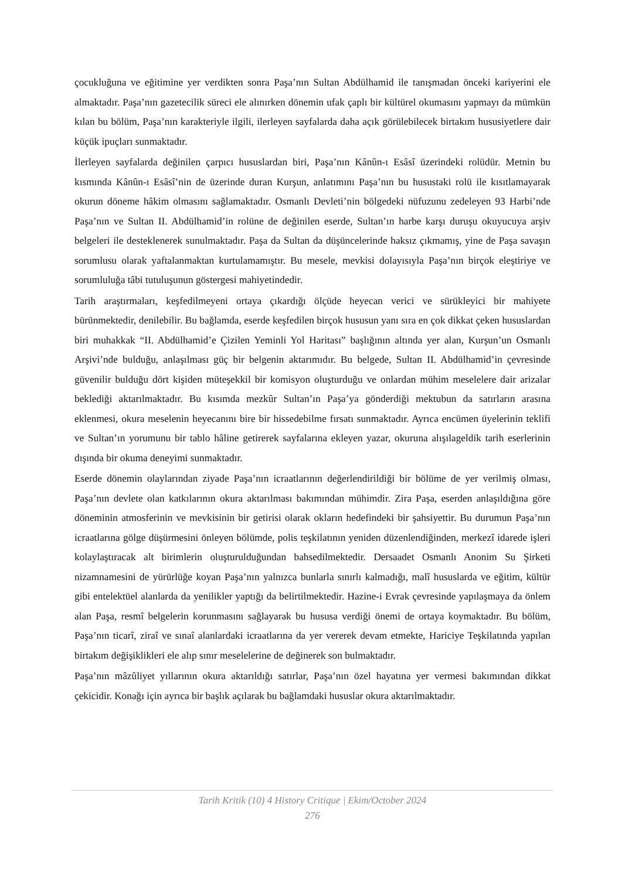çocukluğuna ve eğitimine yer verdikten sonra Paşa’nın Sultan Abdülhamid ile tanışmadan önceki kariyerini ele almaktadır. Paşa’nın gazetecilik süreci ele alınırken dönemin ufak çaplı bir kültürel okumasını yapmayı da mümkün kılan bu bölüm, Paşa’nın karakteriyle ilgili, ilerleyen sayfalarda daha açık görülebilecek birtakım hususiyetlere dair küçük ipuçları sunmaktadır.
İlerleyen sayfalarda değinilen çarpıcı hususlardan biri, Paşa’nın Kânûn-ı Esâsî üzerindeki rolüdür. Metnin bu kısmında Kânûn-ı Esâsî’nin de üzerinde duran Kurşun, anlatımını Paşa’nın bu husustaki rolü ile kısıtlamayarak okurun döneme hâkim olmasını sağlamaktadır. Osmanlı Devleti’nin bölgedeki nüfuzunu zedeleyen 93 Harbi’nde Paşa’nın ve Sultan II. Abdülhamid’in rolüne de değinilen eserde, Sultan’ın harbe karşı duruşu okuyucuya arşiv belgeleri ile desteklenerek sunulmaktadır. Paşa da Sultan da düşüncelerinde haksız çıkmamış, yine de Paşa savaşın sorumlusu olarak yaftalanmaktan kurtulamamıştır. Bu mesele, mevkisi dolayısıyla Paşa’nın birçok eleştiriye ve sorumluluğa tâbi tutuluşunun göstergesi mahiyetindedir.
Tarih araştırmaları, keşfedilmeyeni ortaya çıkardığı ölçüde heyecan verici ve sürükleyici bir mahiyete bürünmektedir, denilebilir. Bu bağlamda, eserde keşfedilen birçok hususun yanı sıra en çok dikkat çeken hususlardan biri muhakkak “II. Abdülhamid’e Çizilen Yeminli Yol Haritası” başlığının altında yer alan, Kurşun’un Osmanlı Arşivi’nde bulduğu, anlaşılması güç bir belgenin aktarımıdır. Bu belgede, Sultan II. Abdülhamid’in çevresinde güvenilir bulduğu dört kişiden müteşekkil bir komisyon oluşturduğu ve onlardan mühim meselelere dair arizalar beklediği aktarılmaktadır. Bu kısımda mezkûr Sultan’ın Paşa’ya gönderdiği mektubun da satırların arasına eklenmesi, okura meselenin heyecanını bire bir hissedebilme fırsatı sunmaktadır. Ayrıca encümen üyelerinin teklifi ve Sultan’ın yorumunu bir tablo hâline getirerek sayfalarına ekleyen yazar, okuruna alışılageldik tarih eserlerinin dışında bir okuma deneyimi sunmaktadır.
Eserde dönemin olaylarından ziyade Paşa’nın icraatlarının değerlendirildiği bir bölüme de yer verilmiş olması, Paşa’nın devlete olan katkılarının okura aktarılması bakımından mühimdir. Zira Paşa, eserden anlaşıldığına göre döneminin atmosferinin ve mevkisinin bir getirisi olarak okların hedefindeki bir şahsiyettir. Bu durumun Paşa’nın icraatlarına gölge düşürmesini önleyen bölümde, polis teşkilatının yeniden düzenlendiğinden, merkezî idarede işleri kolaylaştıracak alt birimlerin oluşturulduğundan bahsedilmektedir. Dersaadet Osmanlı Anonim Su Şirketi nizamnamesini de yürürlüğe koyan Paşa’nın yalnızca bunlarla sınırlı kalmadığı, malî hususlarda ve eğitim, kültür gibi entelektüel alanlarda da yenilikler yaptığı da belirtilmektedir. Hazine-i Evrak çevresinde yapılaşmaya da önlem alan Paşa, resmî belgelerin korunmasını sağlayarak bu hususa verdiği önemi de ortaya koymaktadır. Bu bölüm, Paşa’nın ticarî, ziraî ve sınaî alanlardaki icraatlarına da yer vererek devam etmekte, Hariciye Teşkilatında yapılan birtakım değişiklikleri ele alıp sınır meselelerine de değinerek son bulmaktadır.
Paşa’nın mâzûliyet yıllarının okura aktarıldığı satırlar, Paşa’nın özel hayatına yer vermesi bakımından dikkat çekicidir. Konağı için ayrıca bir başlık açılarak bu bağlamdaki hususlar okura aktarılmaktadır.
Tarih Kritik (10) 4 History Critique | Ekim/October 2024
276